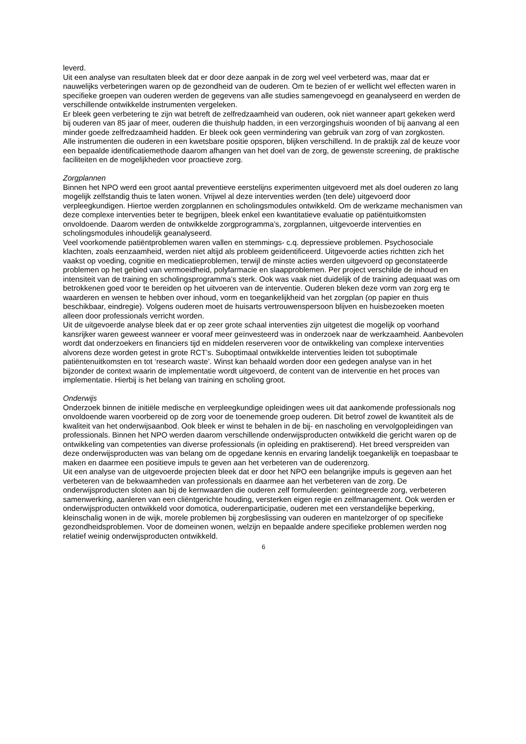leverd.
Uit een analyse van resultaten bleek dat er door deze aanpak in de zorg wel veel verbeterd was, maar dat er nauwelijks verbeteringen waren op de gezondheid van de ouderen. Om te bezien of er wellicht wel effecten waren in specifieke groepen van ouderen werden de gegevens van alle studies samengevoegd en geanalyseerd en werden de verschillende ontwikkelde instrumenten vergeleken.
Er bleek geen verbetering te zijn wat betreft de zelfredzaamheid van ouderen, ook niet wanneer apart gekeken werd bij ouderen van 85 jaar of meer, ouderen die thuishulp hadden, in een verzorgingshuis woonden of bij aanvang al een minder goede zelfredzaamheid hadden. Er bleek ook geen vermindering van gebruik van zorg of van zorgkosten.
Alle instrumenten die ouderen in een kwetsbare positie opsporen, blijken verschillend. In de praktijk zal de keuze voor een bepaalde identificatiemethode daarom afhangen van het doel van de zorg, de gewenste screening, de praktische faciliteiten en de mogelijkheden voor proactieve zorg.
Zorgplannen
Binnen het NPO werd een groot aantal preventieve eerstelijns experimenten uitgevoerd met als doel ouderen zo lang mogelijk zelfstandig thuis te laten wonen. Vrijwel al deze interventies werden (ten dele) uitgevoerd door verpleegkundigen. Hiertoe werden zorgplannen en scholingsmodules ontwikkeld. Om de werkzame mechanismen van deze complexe interventies beter te begrijpen, bleek enkel een kwantitatieve evaluatie op patiëntuitkomsten onvoldoende. Daarom werden de ontwikkelde zorgprogramma’s, zorgplannen, uitgevoerde interventies en scholingsmodules inhoudelijk geanalyseerd.
Veel voorkomende patiëntproblemen waren vallen en stemmings- c.q. depressieve problemen. Psychosociale klachten, zoals eenzaamheid, werden niet altijd als probleem geïdentificeerd. Uitgevoerde acties richtten zich het vaakst op voeding, cognitie en medicatieproblemen, terwijl de minste acties werden uitgevoerd op geconstateerde problemen op het gebied van vermoeidheid, polyfarmacie en slaapproblemen. Per project verschilde de inhoud en intensiteit van de training en scholingsprogramma’s sterk. Ook was vaak niet duidelijk of de training adequaat was om betrokkenen goed voor te bereiden op het uitvoeren van de interventie. Ouderen bleken deze vorm van zorg erg te waarderen en wensen te hebben over inhoud, vorm en toegankelijkheid van het zorgplan (op papier en thuis beschikbaar, eindregie). Volgens ouderen moet de huisarts vertrouwenspersoon blijven en huisbezoeken moeten alleen door professionals verricht worden.
Uit de uitgevoerde analyse bleek dat er op zeer grote schaal interventies zijn uitgetest die mogelijk op voorhand kansrijker waren geweest wanneer er vooraf meer geïnvesteerd was in onderzoek naar de werkzaamheid. Aanbevolen wordt dat onderzoekers en financiers tijd en middelen reserveren voor de ontwikkeling van complexe interventies alvorens deze worden getest in grote RCT’s. Suboptimaal ontwikkelde interventies leiden tot suboptimale patiëntenuitkomsten en tot ‘research waste’. Winst kan behaald worden door een gedegen analyse van in het bijzonder de context waarin de implementatie wordt uitgevoerd, de content van de interventie en het proces van implementatie. Hierbij is het belang van training en scholing groot.
Onderwijs
Onderzoek binnen de initiële medische en verpleegkundige opleidingen wees uit dat aankomende professionals nog onvoldoende waren voorbereid op de zorg voor de toenemende groep ouderen. Dit betrof zowel de kwantiteit als de kwaliteit van het onderwijsaanbod. Ook bleek er winst te behalen in de bij- en nascholing en vervolgopleidingen van professionals. Binnen het NPO werden daarom verschillende onderwijsproducten ontwikkeld die gericht waren op de ontwikkeling van competenties van diverse professionals (in opleiding en praktiserend). Het breed verspreiden van deze onderwijsproducten was van belang om de opgedane kennis en ervaring landelijk toegankelijk en toepasbaar te maken en daarmee een positieve impuls te geven aan het verbeteren van de ouderenzorg.
Uit een analyse van de uitgevoerde projecten bleek dat er door het NPO een belangrijke impuls is gegeven aan het verbeteren van de bekwaamheden van professionals en daarmee aan het verbeteren van de zorg. De onderwijsproducten sloten aan bij de kernwaarden die ouderen zelf formuleerden: geïntegreerde zorg, verbeteren samenwerking, aanleren van een cliëntgerichte houding, versterken eigen regie en zelfmanagement. Ook werden er onderwijsproducten ontwikkeld voor domotica, ouderenparticipatie, ouderen met een verstandelijke beperking, kleinschalig wonen in de wijk, morele problemen bij zorgbeslissing van ouderen en mantelzorger of op specifieke gezondheidsproblemen. Voor de domeinen wonen, welzijn en bepaalde andere specifieke problemen werden nog relatief weinig onderwijsproducten ontwikkeld.
6